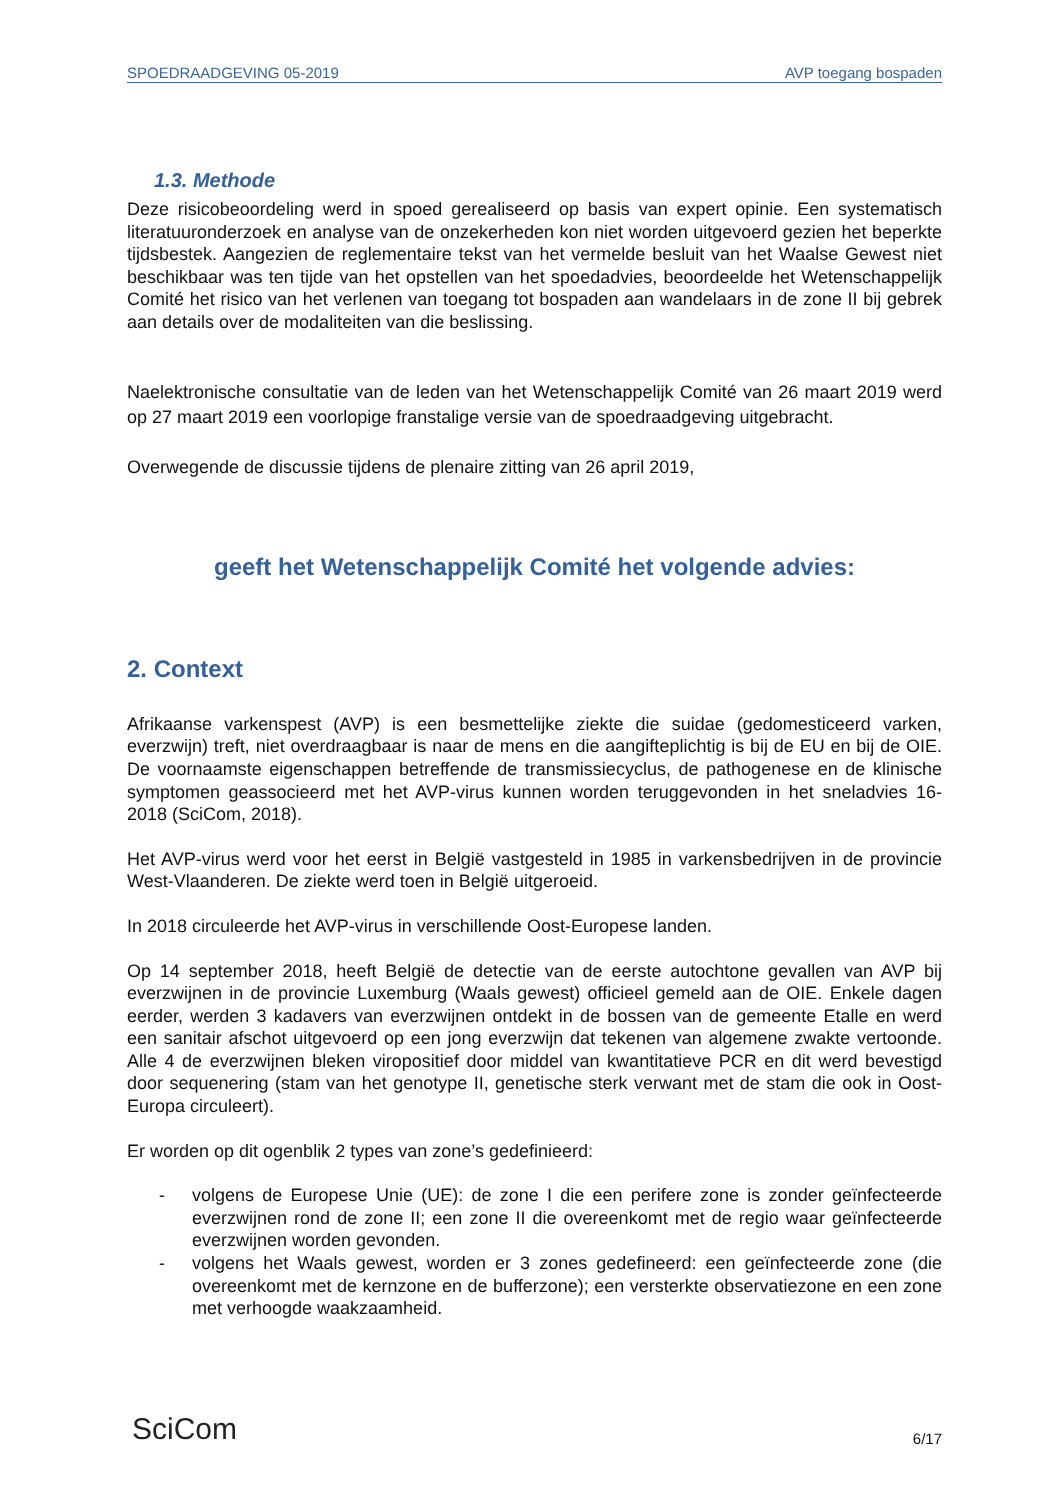SPOEDRAADGEVING 05-2019 AVP toegang bospaden
1.3. Methode
Deze risicobeoordeling werd in spoed gerealiseerd op basis van expert opinie. Een systematisch literatuuronderzoek en analyse van de onzekerheden kon niet worden uitgevoerd gezien het beperkte tijdsbestek. Aangezien de reglementaire tekst van het vermelde besluit van het Waalse Gewest niet beschikbaar was ten tijde van het opstellen van het spoedadvies, beoordeelde het Wetenschappelijk Comité het risico van het verlenen van toegang tot bospaden aan wandelaars in de zone II bij gebrek aan details over de modaliteiten van die beslissing.
Naelektronische consultatie van de leden van het Wetenschappelijk Comité van 26 maart 2019 werd op 27 maart 2019 een voorlopige franstalige versie van de spoedraadgeving uitgebracht.
Overwegende de discussie tijdens de plenaire zitting van 26 april 2019,
geeft het Wetenschappelijk Comité het volgende advies:
2. Context
Afrikaanse varkenspest (AVP) is een besmettelijke ziekte die suidae (gedomesticeerd varken, everzwijn) treft, niet overdraagbaar is naar de mens en die aangifteplichtig is bij de EU en bij de OIE. De voornaamste eigenschappen betreffende de transmissiecyclus, de pathogenese en de klinische symptomen geassocieerd met het AVP-virus kunnen worden teruggevonden in het sneladvies 16-2018 (SciCom, 2018).
Het AVP-virus werd voor het eerst in België vastgesteld in 1985 in varkensbedrijven in de provincie West-Vlaanderen. De ziekte werd toen in België uitgeroeid.
In 2018 circuleerde het AVP-virus in verschillende Oost-Europese landen.
Op 14 september 2018, heeft België de detectie van de eerste autochtone gevallen van AVP bij everzwijnen in de provincie Luxemburg (Waals gewest) officieel gemeld aan de OIE. Enkele dagen eerder, werden 3 kadavers van everzwijnen ontdekt in de bossen van de gemeente Etalle en werd een sanitair afschot uitgevoerd op een jong everzwijn dat tekenen van algemene zwakte vertoonde. Alle 4 de everzwijnen bleken viropositief door middel van kwantitatieve PCR en dit werd bevestigd door sequenering (stam van het genotype II, genetische sterk verwant met de stam die ook in Oost-Europa circuleert).
Er worden op dit ogenblik 2 types van zone’s gedefinieerd:
- volgens de Europese Unie (UE): de zone I die een perifere zone is zonder geïnfecteerde everzwijnen rond de zone II; een zone II die overeenkomt met de regio waar geïnfecteerde everzwijnen worden gevonden.
- volgens het Waals gewest, worden er 3 zones gedefineerd: een geïnfecteerde zone (die overeenkomt met de kernzone en de bufferzone); een versterkte observatiezone en een zone met verhoogde waakzaamheid.
SciCom 6/17